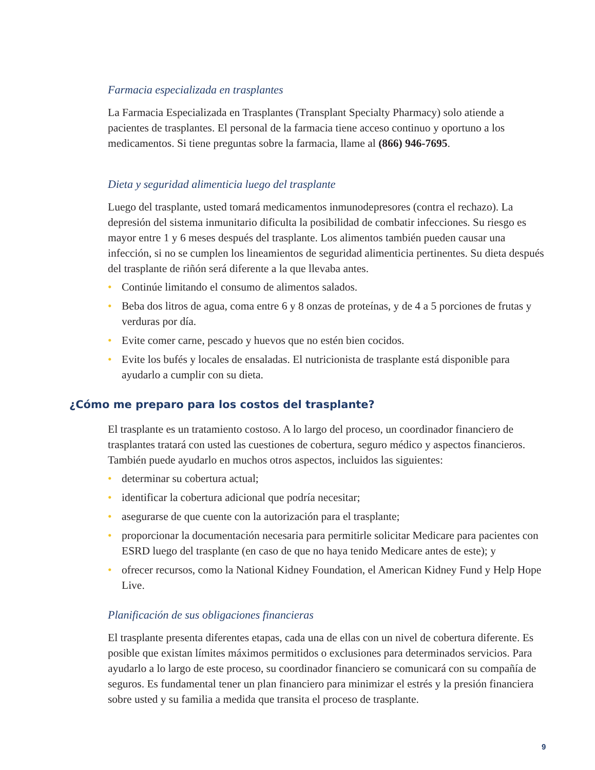Farmacia especializada en trasplantes
La Farmacia Especializada en Trasplantes (Transplant Specialty Pharmacy) solo atiende a pacientes de trasplantes. El personal de la farmacia tiene acceso continuo y oportuno a los medicamentos. Si tiene preguntas sobre la farmacia, llame al (866) 946-7695.
Dieta y seguridad alimenticia luego del trasplante
Luego del trasplante, usted tomará medicamentos inmunodepresores (contra el rechazo). La depresión del sistema inmunitario dificulta la posibilidad de combatir infecciones. Su riesgo es mayor entre 1 y 6 meses después del trasplante. Los alimentos también pueden causar una infección, si no se cumplen los lineamientos de seguridad alimenticia pertinentes. Su dieta después del trasplante de riñón será diferente a la que llevaba antes.
• Continúe limitando el consumo de alimentos salados.
• Beba dos litros de agua, coma entre 6 y 8 onzas de proteínas, y de 4 a 5 porciones de frutas y verduras por día.
• Evite comer carne, pescado y huevos que no estén bien cocidos.
• Evite los bufés y locales de ensaladas. El nutricionista de trasplante está disponible para ayudarlo a cumplir con su dieta.
¿Cómo me preparo para los costos del trasplante?
El trasplante es un tratamiento costoso. A lo largo del proceso, un coordinador financiero de trasplantes tratará con usted las cuestiones de cobertura, seguro médico y aspectos financieros. También puede ayudarlo en muchos otros aspectos, incluidos las siguientes:
• determinar su cobertura actual;
• identificar la cobertura adicional que podría necesitar;
• asegurarse de que cuente con la autorización para el trasplante;
• proporcionar la documentación necesaria para permitirle solicitar Medicare para pacientes con ESRD luego del trasplante (en caso de que no haya tenido Medicare antes de este); y
• ofrecer recursos, como la National Kidney Foundation, el American Kidney Fund y Help Hope Live.
Planificación de sus obligaciones financieras
El trasplante presenta diferentes etapas, cada una de ellas con un nivel de cobertura diferente. Es posible que existan límites máximos permitidos o exclusiones para determinados servicios. Para ayudarlo a lo largo de este proceso, su coordinador financiero se comunicará con su compañía de seguros. Es fundamental tener un plan financiero para minimizar el estrés y la presión financiera sobre usted y su familia a medida que transita el proceso de trasplante.
9